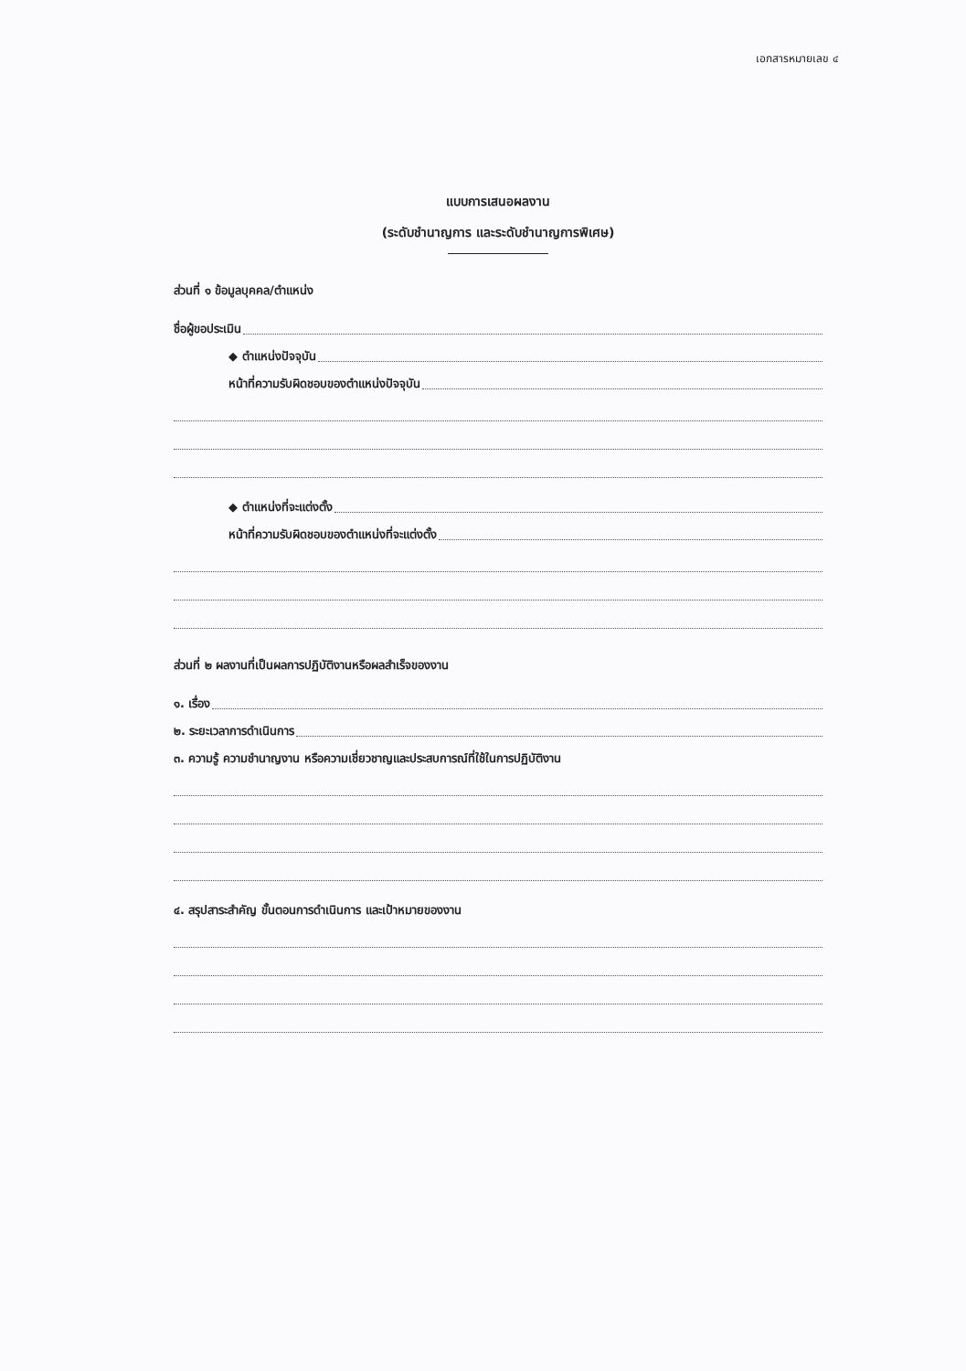เอกสารหมายเลข ๔
แบบการเสนอผลงาน
(ระดับชำนาญการ และระดับชำนาญการพิเศษ)
ส่วนที่ ๑ ข้อมูลบุคคล/ตำแหน่ง
ชื่อผู้ขอประเมิน
◆ ตำแหน่งปัจจุบัน
หน้าที่ความรับผิดชอบของตำแหน่งปัจจุบัน
◆ ตำแหน่งที่จะแต่งตั้ง
หน้าที่ความรับผิดชอบของตำแหน่งที่จะแต่งตั้ง
ส่วนที่ ๒ ผลงานที่เป็นผลการปฏิบัติงานหรือผลสำเร็จของงาน
๑. เรื่อง
๒. ระยะเวลาการดำเนินการ
๓. ความรู้ ความชำนาญงาน หรือความเชี่ยวชาญและประสบการณ์ที่ใช้ในการปฏิบัติงาน
๔. สรุปสาระสำคัญ ขั้นตอนการดำเนินการ และเป้าหมายของงาน